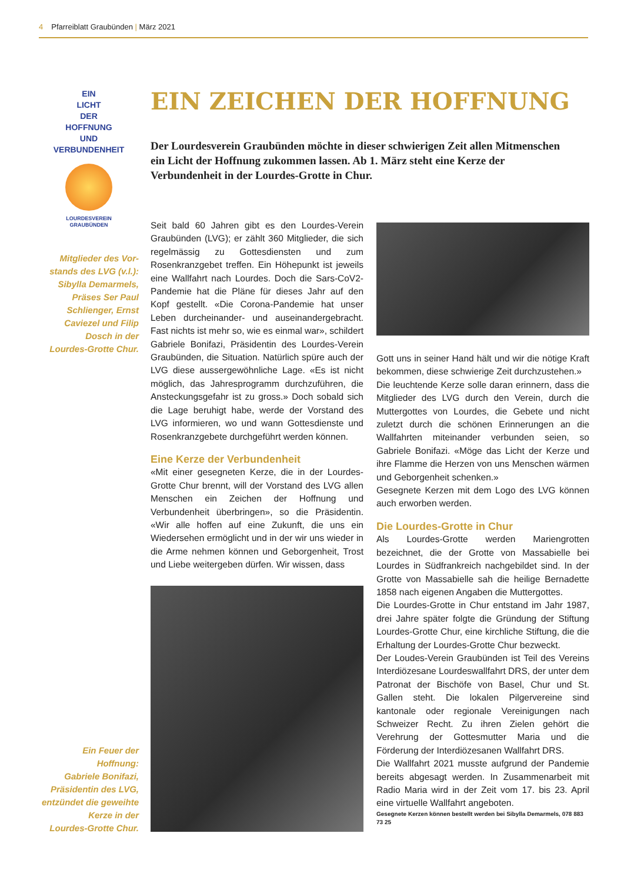4 Pfarreiblatt Graubünden | März 2021
EIN
LICHT
DER
HOFFNUNG
UND
VERBUNDENHEIT
LOURDESVEREIN
GRAUBÜNDEN
Mitglieder des Vor-
stands des LVG (v.l.):
Sibylla Demarmels,
Präses Ser Paul
Schlienger, Ernst
Caviezel und Filip
Dosch in der
Lourdes-Grotte Chur.
Ein Feuer der Hoffnung:
Gabriele Bonifazi,
Präsidentin des LVG,
entzündet die geweihte
Kerze in der
Lourdes-Grotte Chur.
EIN ZEICHEN DER HOFFNUNG
Der Lourdesverein Graubünden möchte in dieser schwierigen Zeit allen Mitmenschen ein Licht der Hoffnung zukommen lassen. Ab 1. März steht eine Kerze der Verbundenheit in der Lourdes-Grotte in Chur.
Seit bald 60 Jahren gibt es den Lourdes-Verein Graubünden (LVG); er zählt 360 Mitglieder, die sich regelmässig zu Gottesdiensten und zum Rosenkranzgebet treffen. Ein Höhepunkt ist jeweils eine Wallfahrt nach Lourdes. Doch die Sars-CoV2-Pandemie hat die Pläne für dieses Jahr auf den Kopf gestellt. «Die Corona-Pandemie hat unser Leben durcheinander- und auseinandergebracht. Fast nichts ist mehr so, wie es einmal war», schildert Gabriele Bonifazi, Präsidentin des Lourdes-Verein Graubünden, die Situation. Natürlich spüre auch der LVG diese aussergewöhnliche Lage. «Es ist nicht möglich, das Jahresprogramm durchzuführen, die Ansteckungsgefahr ist zu gross.» Doch sobald sich die Lage beruhigt habe, werde der Vorstand des LVG informieren, wo und wann Gottesdienste und Rosenkranzgebete durchgeführt werden können.
Eine Kerze der Verbundenheit
«Mit einer gesegneten Kerze, die in der Lourdes-Grotte Chur brennt, will der Vorstand des LVG allen Menschen ein Zeichen der Hoffnung und Verbundenheit überbringen», so die Präsidentin. «Wir alle hoffen auf eine Zukunft, die uns ein Wiedersehen ermöglicht und in der wir uns wieder in die Arme nehmen können und Geborgenheit, Trost und Liebe weitergeben dürfen. Wir wissen, dass
Gott uns in seiner Hand hält und wir die nötige Kraft bekommen, diese schwierige Zeit durchzustehen.»
Die leuchtende Kerze solle daran erinnern, dass die Mitglieder des LVG durch den Verein, durch die Muttergottes von Lourdes, die Gebete und nicht zuletzt durch die schönen Erinnerungen an die Wallfahrten miteinander verbunden seien, so Gabriele Bonifazi. «Möge das Licht der Kerze und ihre Flamme die Herzen von uns Menschen wärmen und Geborgenheit schenken.»
Gesegnete Kerzen mit dem Logo des LVG können auch erworben werden.
Die Lourdes-Grotte in Chur
Als Lourdes-Grotte werden Mariengrotten bezeichnet, die der Grotte von Massabielle bei Lourdes in Südfrankreich nachgebildet sind. In der Grotte von Massabielle sah die heilige Bernadette 1858 nach eigenen Angaben die Muttergottes.
Die Lourdes-Grotte in Chur entstand im Jahr 1987, drei Jahre später folgte die Gründung der Stiftung Lourdes-Grotte Chur, eine kirchliche Stiftung, die die Erhaltung der Lourdes-Grotte Chur bezweckt.
Der Loudes-Verein Graubünden ist Teil des Vereins Interdiözesane Lourdeswallfahrt DRS, der unter dem Patronat der Bischöfe von Basel, Chur und St. Gallen steht. Die lokalen Pilgervereine sind kantonale oder regionale Vereinigungen nach Schweizer Recht. Zu ihren Zielen gehört die Verehrung der Gottesmutter Maria und die Förderung der Interdiözesanen Wallfahrt DRS.
Die Wallfahrt 2021 musste aufgrund der Pandemie bereits abgesagt werden. In Zusammenarbeit mit Radio Maria wird in der Zeit vom 17. bis 23. April eine virtuelle Wallfahrt angeboten.
Gesegnete Kerzen können bestellt werden bei Sibylla Demarmels, 078 883 73 25